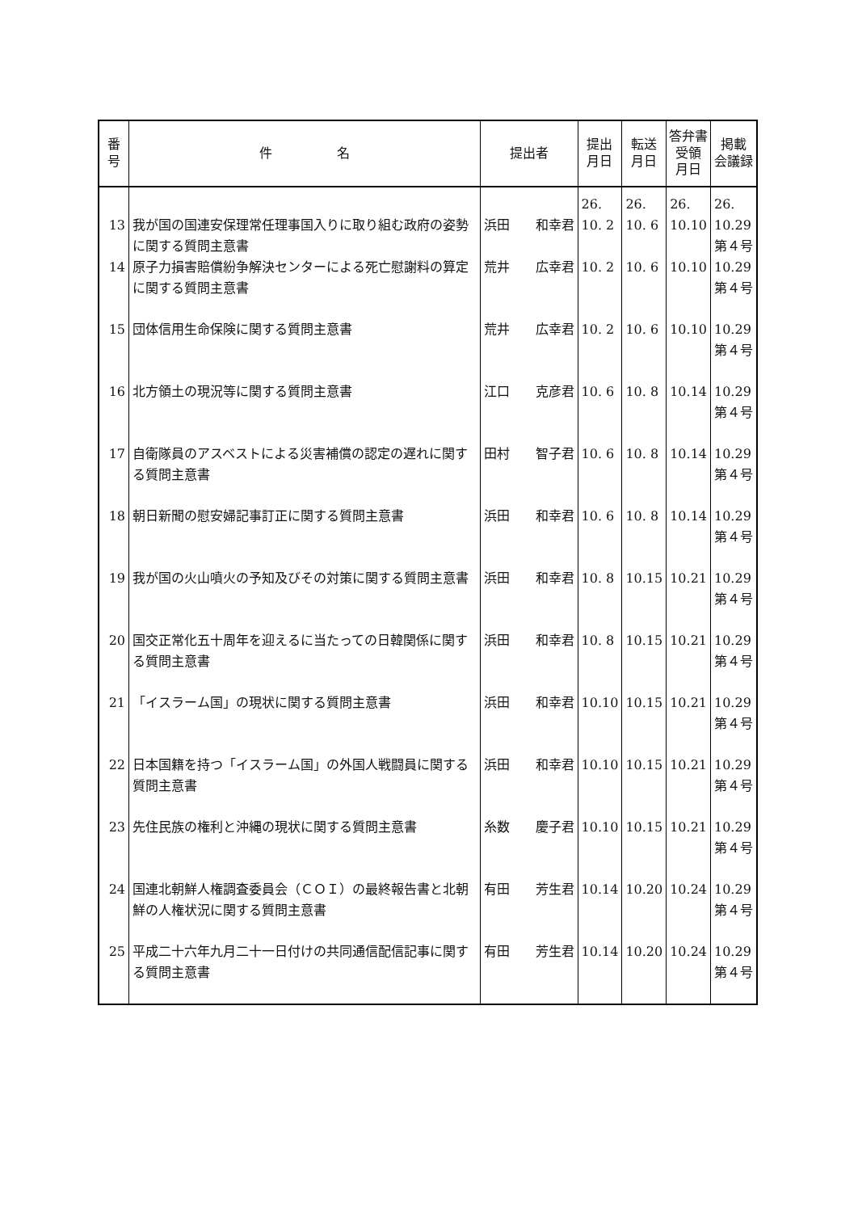| 番 号 | 件 名 | 提出者 | 提出 月日 | 転送 月日 | 答弁書 受領 月日 | 掲載 会議録 |
| --- | --- | --- | --- | --- | --- | --- |
| 13 | 我が国の国連安保理常任理事国入りに取り組む政府の姿勢に関する質問主意書 | 浜田 和幸君 | 26. 10. 2 | 26. 10. 6 | 26. 10.10 | 26. 10.29 第４号 |
| 14 | 原子力損害賠償紛争解決センターによる死亡慰謝料の算定に関する質問主意書 | 荒井 広幸君 | 10. 2 | 10. 6 | 10.10 | 10.29 第４号 |
| 15 | 団体信用生命保険に関する質問主意書 | 荒井 広幸君 | 10. 2 | 10. 6 | 10.10 | 10.29 第４号 |
| 16 | 北方領土の現況等に関する質問主意書 | 江口 克彦君 | 10. 6 | 10. 8 | 10.14 | 10.29 第４号 |
| 17 | 自衛隊員のアスベストによる災害補償の認定の遅れに関する質問主意書 | 田村 智子君 | 10. 6 | 10. 8 | 10.14 | 10.29 第４号 |
| 18 | 朝日新聞の慰安婦記事訂正に関する質問主意書 | 浜田 和幸君 | 10. 6 | 10. 8 | 10.14 | 10.29 第４号 |
| 19 | 我が国の火山噴火の予知及びその対策に関する質問主意書 | 浜田 和幸君 | 10. 8 | 10.15 | 10.21 | 10.29 第４号 |
| 20 | 国交正常化五十周年を迎えるに当たっての日韓関係に関する質問主意書 | 浜田 和幸君 | 10. 8 | 10.15 | 10.21 | 10.29 第４号 |
| 21 | 「イスラーム国」の現状に関する質問主意書 | 浜田 和幸君 | 10.10 | 10.15 | 10.21 | 10.29 第４号 |
| 22 | 日本国籍を持つ「イスラーム国」の外国人戦闘員に関する質問主意書 | 浜田 和幸君 | 10.10 | 10.15 | 10.21 | 10.29 第４号 |
| 23 | 先住民族の権利と沖縄の現状に関する質問主意書 | 糸数 慶子君 | 10.10 | 10.15 | 10.21 | 10.29 第４号 |
| 24 | 国連北朝鮮人権調査委員会（ＣＯＩ）の最終報告書と北朝鮮の人権状況に関する質問主意書 | 有田 芳生君 | 10.14 | 10.20 | 10.24 | 10.29 第４号 |
| 25 | 平成二十六年九月二十一日付けの共同通信配信記事に関する質問主意書 | 有田 芳生君 | 10.14 | 10.20 | 10.24 | 10.29 第４号 |